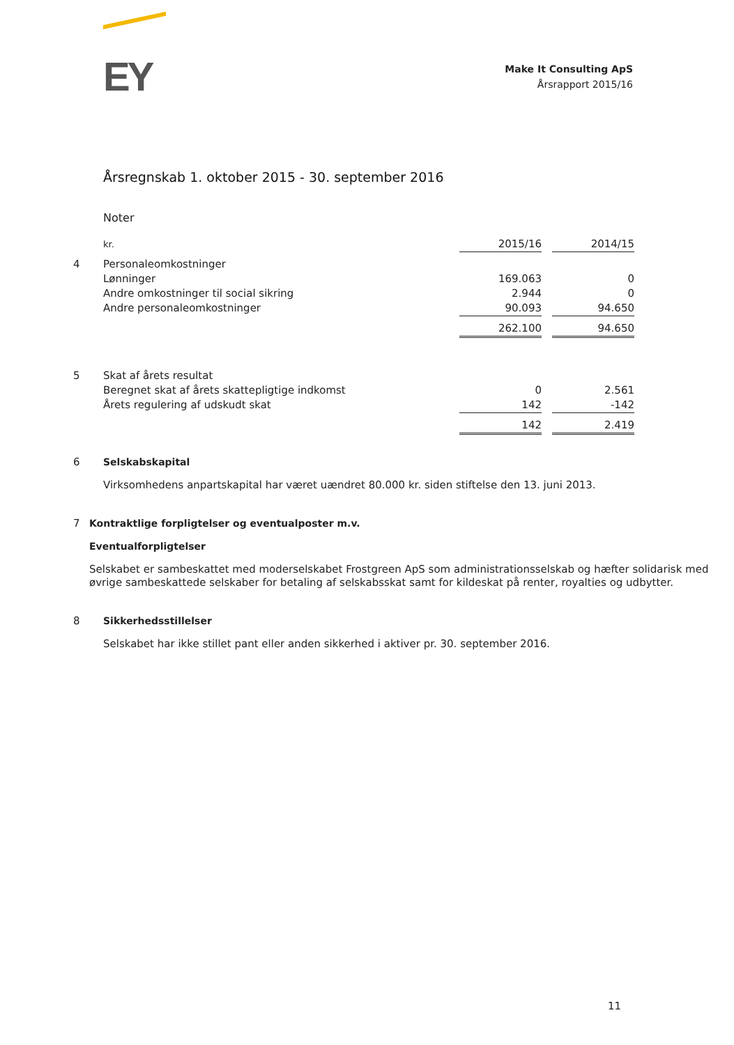EY
Make It Consulting ApS
Årsrapport 2015/16
Årsregnskab 1. oktober 2015 - 30. september 2016
Noter
| | kr. | 2015/16 | | 2014/15 |
| 4 | Personaleomkostninger | | | |
| | Lønninger | 169.063 | | 0 |
| | Andre omkostninger til social sikring | 2.944 | | 0 |
| | Andre personaleomkostninger | 90.093 | | 94.650 |
| | | 262.100 | | 94.650 |
| 5 | Skat af årets resultat | | | |
| | Beregnet skat af årets skattepligtige indkomst | 0 | | 2.561 |
| | Årets regulering af udskudt skat | 142 | | -142 |
| | | 142 | | 2.419 |
6
Selskabskapital
Virksomhedens anpartskapital har været uændret 80.000 kr. siden stiftelse den 13. juni 2013.
7
Kontraktlige forpligtelser og eventualposter m.v.
Eventualforpligtelser
Selskabet er sambeskattet med moderselskabet Frostgreen ApS som administrationsselskab og hæfter solidarisk med øvrige sambeskattede selskaber for betaling af selskabsskat samt for kildeskat på renter, royalties og udbytter.
8
Sikkerhedsstillelser
Selskabet har ikke stillet pant eller anden sikkerhed i aktiver pr. 30. september 2016.
11